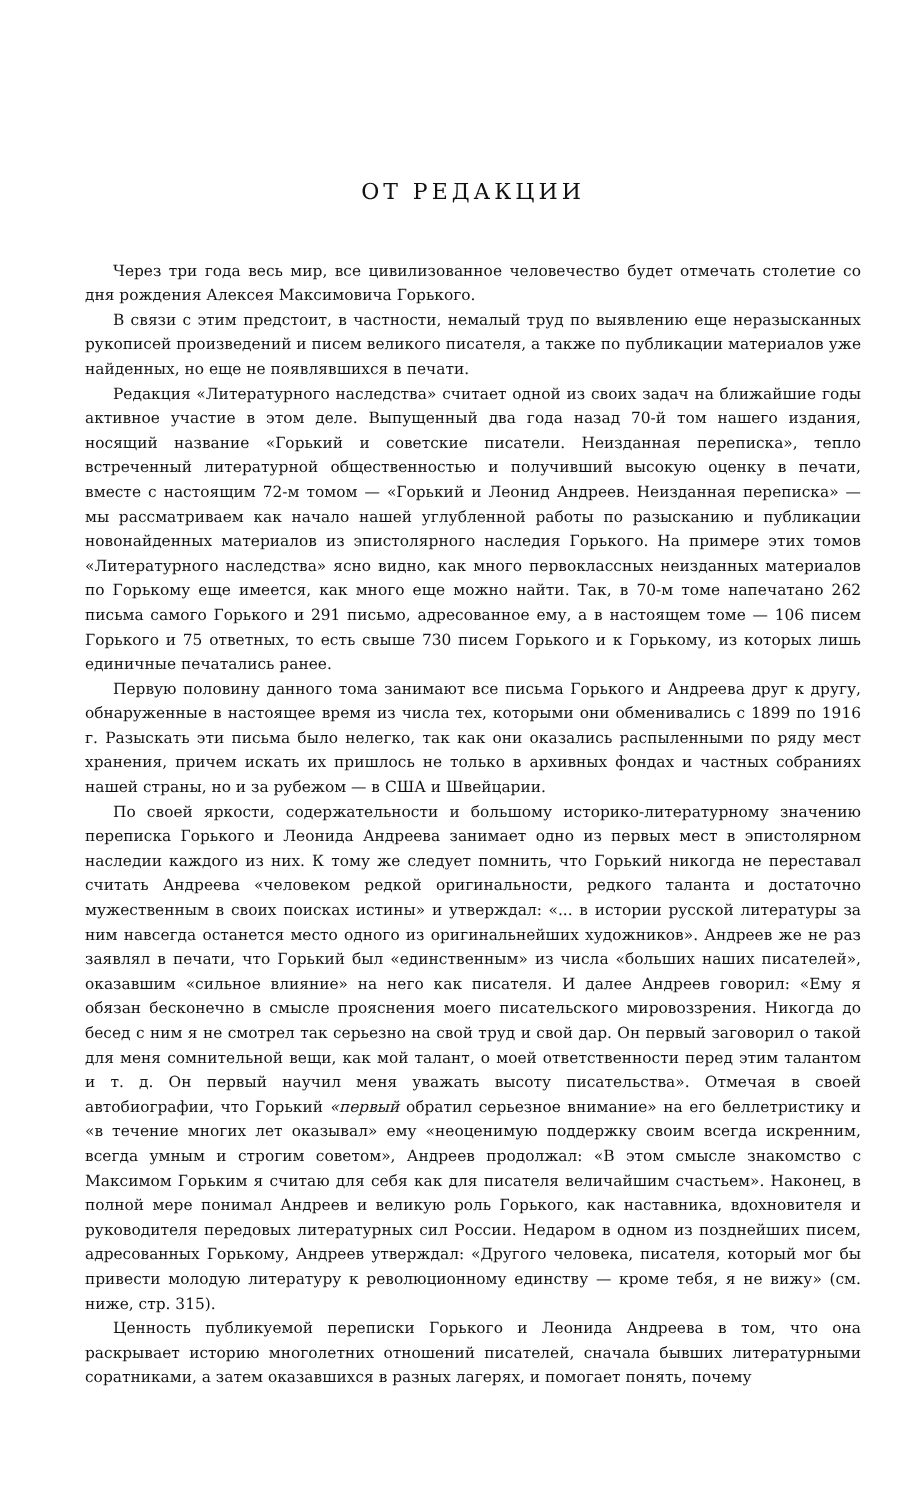ОТ РЕДАКЦИИ
Через три года весь мир, все цивилизованное человечество будет отмечать столетие со дня рождения Алексея Максимовича Горького.
В связи с этим предстоит, в частности, немалый труд по выявлению еще неразысканных рукописей произведений и писем великого писателя, а также по публикации материалов уже найденных, но еще не появлявшихся в печати.
Редакция «Литературного наследства» считает одной из своих задач на ближайшие годы активное участие в этом деле. Выпущенный два года назад 70-й том нашего издания, носящий название «Горький и советские писатели. Неизданная переписка», тепло встреченный литературной общественностью и получивший высокую оценку в печати, вместе с настоящим 72-м томом — «Горький и Леонид Андреев. Неизданная переписка» — мы рассматриваем как начало нашей углубленной работы по разысканию и публикации новонайденных материалов из эпистолярного наследия Горького. На примере этих томов «Литературного наследства» ясно видно, как много первоклассных неизданных материалов по Горькому еще имеется, как много еще можно найти. Так, в 70-м томе напечатано 262 письма самого Горького и 291 письмо, адресованное ему, а в настоящем томе — 106 писем Горького и 75 ответных, то есть свыше 730 писем Горького и к Горькому, из которых лишь единичные печатались ранее.
Первую половину данного тома занимают все письма Горького и Андреева друг к другу, обнаруженные в настоящее время из числа тех, которыми они обменивались с 1899 по 1916 г. Разыскать эти письма было нелегко, так как они оказались распыленными по ряду мест хранения, причем искать их пришлось не только в архивных фондах и частных собраниях нашей страны, но и за рубежом — в США и Швейцарии.
По своей яркости, содержательности и большому историко-литературному значению переписка Горького и Леонида Андреева занимает одно из первых мест в эпистолярном наследии каждого из них. К тому же следует помнить, что Горький никогда не переставал считать Андреева «человеком редкой оригинальности, редкого таланта и достаточно мужественным в своих поисках истины» и утверждал: «... в истории русской литературы за ним навсегда останется место одного из оригинальнейших художников». Андреев же не раз заявлял в печати, что Горький был «единственным» из числа «больших наших писателей», оказавшим «сильное влияние» на него как писателя. И далее Андреев говорил: «Ему я обязан бесконечно в смысле прояснения моего писательского мировоззрения. Никогда до бесед с ним я не смотрел так серьезно на свой труд и свой дар. Он первый заговорил о такой для меня сомнительной вещи, как мой талант, о моей ответственности перед этим талантом и т. д. Он первый научил меня уважать высоту писательства». Отмечая в своей автобиографии, что Горький «первый обратил серьезное внимание» на его беллетристику и «в течение многих лет оказывал» ему «неоценимую поддержку своим всегда искренним, всегда умным и строгим советом», Андреев продолжал: «В этом смысле знакомство с Максимом Горьким я считаю для себя как для писателя величайшим счастьем». Наконец, в полной мере понимал Андреев и великую роль Горького, как наставника, вдохновителя и руководителя передовых литературных сил России. Недаром в одном из позднейших писем, адресованных Горькому, Андреев утверждал: «Другого человека, писателя, который мог бы привести молодую литературу к революционному единству — кроме тебя, я не вижу» (см. ниже, стр. 315).
Ценность публикуемой переписки Горького и Леонида Андреева в том, что она раскрывает историю многолетних отношений писателей, сначала бывших литературными соратниками, а затем оказавшихся в разных лагерях, и помогает понять, почему